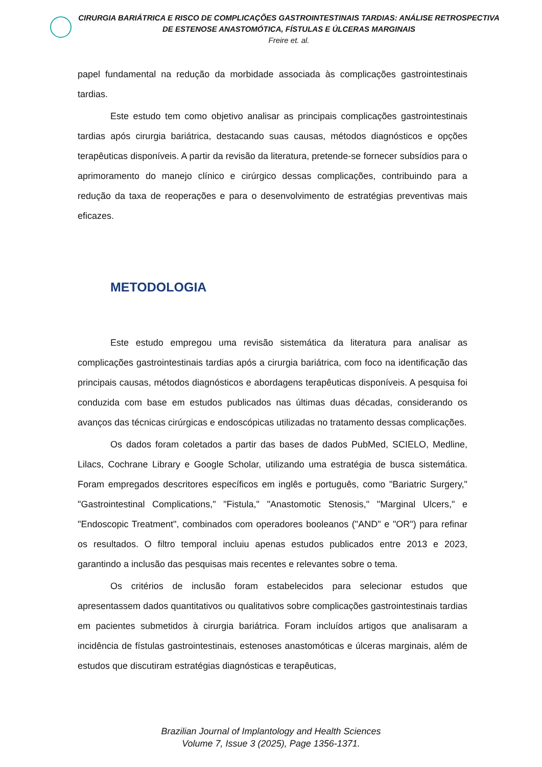CIRURGIA BARIÁTRICA E RISCO DE COMPLICAÇÕES GASTROINTESTINAIS TARDIAS: ANÁLISE RETROSPECTIVA DE ESTENOSE ANASTOMÓTICA, FÍSTULAS E ÚLCERAS MARGINAIS
Freire et. al.
papel fundamental na redução da morbidade associada às complicações gastrointestinais tardias.
Este estudo tem como objetivo analisar as principais complicações gastrointestinais tardias após cirurgia bariátrica, destacando suas causas, métodos diagnósticos e opções terapêuticas disponíveis. A partir da revisão da literatura, pretende-se fornecer subsídios para o aprimoramento do manejo clínico e cirúrgico dessas complicações, contribuindo para a redução da taxa de reoperações e para o desenvolvimento de estratégias preventivas mais eficazes.
METODOLOGIA
Este estudo empregou uma revisão sistemática da literatura para analisar as complicações gastrointestinais tardias após a cirurgia bariátrica, com foco na identificação das principais causas, métodos diagnósticos e abordagens terapêuticas disponíveis. A pesquisa foi conduzida com base em estudos publicados nas últimas duas décadas, considerando os avanços das técnicas cirúrgicas e endoscópicas utilizadas no tratamento dessas complicações.
Os dados foram coletados a partir das bases de dados PubMed, SCIELO, Medline, Lilacs, Cochrane Library e Google Scholar, utilizando uma estratégia de busca sistemática. Foram empregados descritores específicos em inglês e português, como "Bariatric Surgery," "Gastrointestinal Complications," "Fistula," "Anastomotic Stenosis," "Marginal Ulcers," e "Endoscopic Treatment", combinados com operadores booleanos ("AND" e "OR") para refinar os resultados. O filtro temporal incluiu apenas estudos publicados entre 2013 e 2023, garantindo a inclusão das pesquisas mais recentes e relevantes sobre o tema.
Os critérios de inclusão foram estabelecidos para selecionar estudos que apresentassem dados quantitativos ou qualitativos sobre complicações gastrointestinais tardias em pacientes submetidos à cirurgia bariátrica. Foram incluídos artigos que analisaram a incidência de fístulas gastrointestinais, estenoses anastomóticas e úlceras marginais, além de estudos que discutiram estratégias diagnósticas e terapêuticas,
Brazilian Journal of Implantology and Health Sciences
Volume 7, Issue 3 (2025), Page 1356-1371.